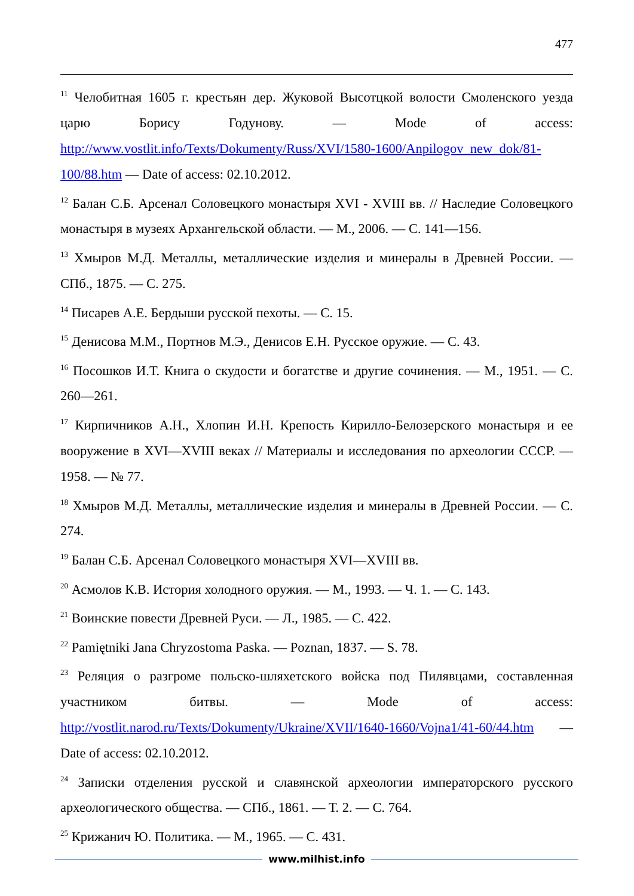477
<sup>11</sup> Челобитная 1605 г. крестьян дер. Жуковой Высотцкой волости Смоленского уезда царю Борису Годунову. — Mode of access: http://www.vostlit.info/Texts/Dokumenty/Russ/XVI/1580-1600/Anpilogov_new_dok/81-100/88.htm — Date of access: 02.10.2012.
<sup>12</sup> Балан С.Б. Арсенал Соловецкого монастыря XVI - XVIII вв. // Наследие Соловецкого монастыря в музеях Архангельской области. — М., 2006. — С. 141—156.
<sup>13</sup> Хмыров М.Д. Металлы, металлические изделия и минералы в Древней России. — СПб., 1875. — С. 275.
<sup>14</sup> Писарев А.Е. Бердыши русской пехоты. — С. 15.
<sup>15</sup> Денисова М.М., Портнов М.Э., Денисов Е.Н. Русское оружие. — С. 43.
<sup>16</sup> Посошков И.Т. Книга о скудости и богатстве и другие сочинения. — М., 1951. — С. 260—261.
<sup>17</sup> Кирпичников А.Н., Хлопин И.Н. Крепость Кирилло-Белозерского монастыря и ее вооружение в XVI—XVIII веках // Материалы и исследования по археологии СССР. — 1958. — № 77.
<sup>18</sup> Хмыров М.Д. Металлы, металлические изделия и минералы в Древней России. — С. 274.
<sup>19</sup> Балан С.Б. Арсенал Соловецкого монастыря XVI—XVIII вв.
<sup>20</sup> Асмолов К.В. История холодного оружия. — М., 1993. — Ч. 1. — С. 143.
<sup>21</sup> Воинские повести Древней Руси. — Л., 1985. — С. 422.
<sup>22</sup> Pamiętniki Jana Chryzostoma Paska. — Poznan, 1837. — S. 78.
<sup>23</sup> Реляция о разгроме польско-шляхетского войска под Пилявцами, составленная участником битвы. — Mode of access: http://vostlit.narod.ru/Texts/Dokumenty/Ukraine/XVII/1640-1660/Vojna1/41-60/44.htm — Date of access: 02.10.2012.
<sup>24</sup> Записки отделения русской и славянской археологии императорского русского археологического общества. — СПб., 1861. — Т. 2. — С. 764.
<sup>25</sup> Крижанич Ю. Политика. — М., 1965. — С. 431.
www.milhist.info